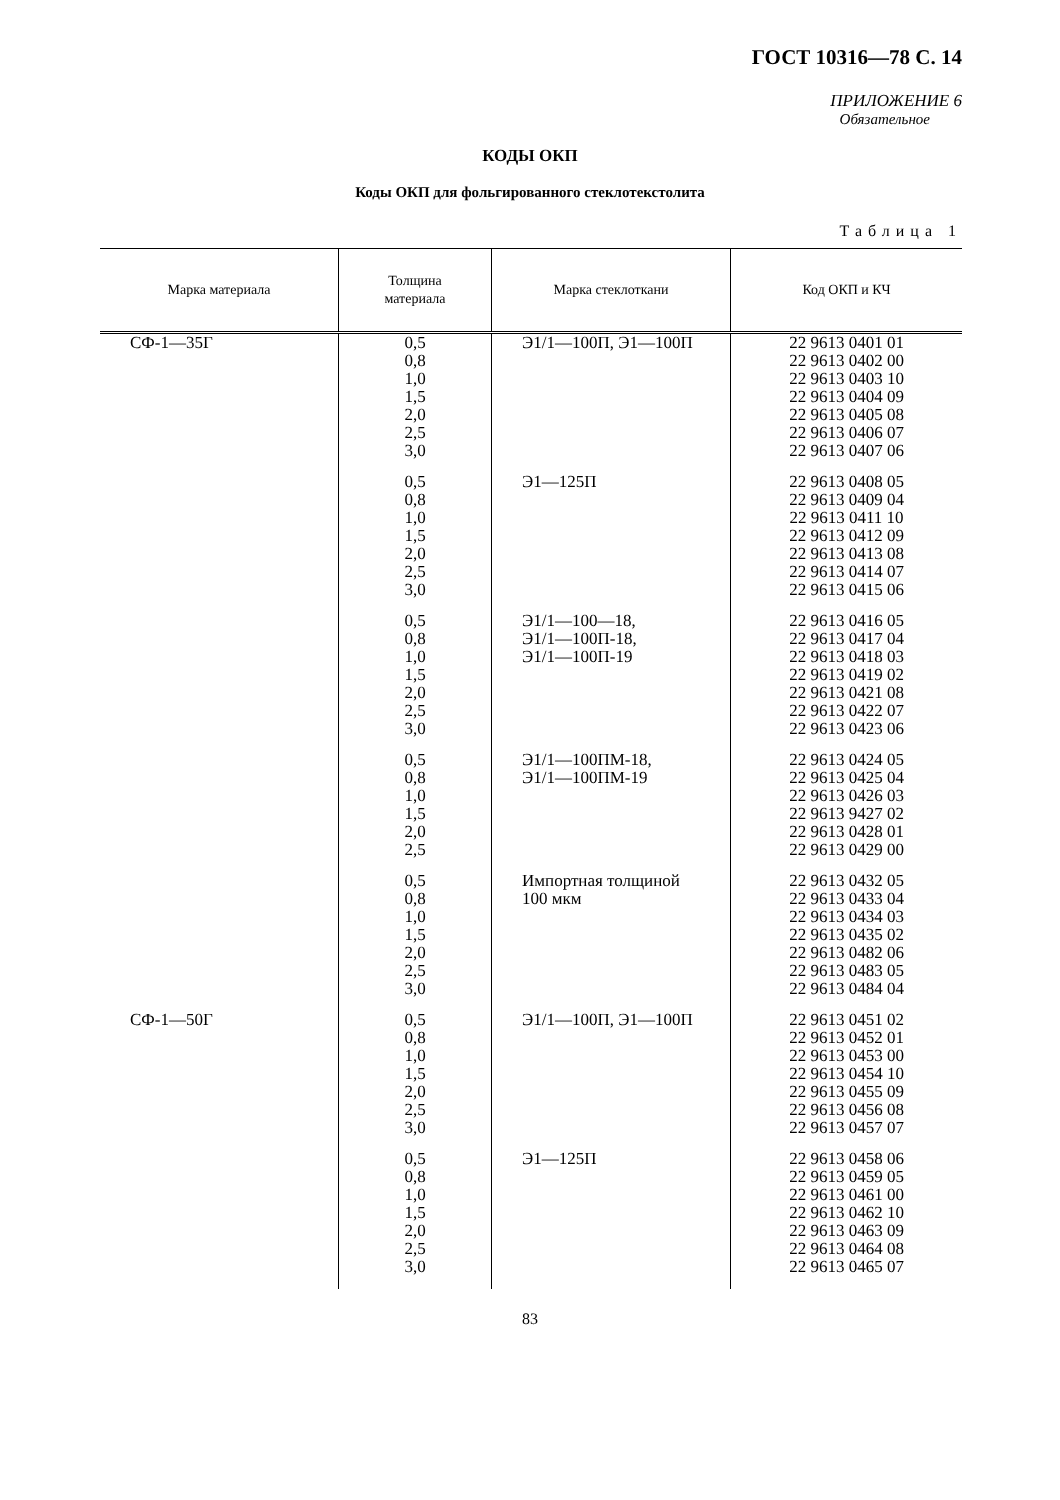ГОСТ 10316—78 С. 14
ПРИЛОЖЕНИЕ 6
Обязательное
КОДЫ ОКП
Коды ОКП для фольгированного стеклотекстолита
Таблица 1
| Марка материала | Толщина материала | Марка стеклоткани | Код ОКП и КЧ |
| --- | --- | --- | --- |
| СФ-1—35Г | 0,5 0,8 1,0 1,5 2,0 2,5 3,0 | Э1/1—100П, Э1—100П | 22 9613 0401 01 22 9613 0402 00 22 9613 0403 10 22 9613 0404 09 22 9613 0405 08 22 9613 0406 07 22 9613 0407 06 |
| | 0,5 0,8 1,0 1,5 2,0 2,5 3,0 | Э1—125П | 22 9613 0408 05 22 9613 0409 04 22 9613 0411 10 22 9613 0412 09 22 9613 0413 08 22 9613 0414 07 22 9613 0415 06 |
| | 0,5 0,8 1,0 1,5 2,0 2,5 3,0 | Э1/1—100—18, Э1/1—100П-18, Э1/1—100П-19 | 22 9613 0416 05 22 9613 0417 04 22 9613 0418 03 22 9613 0419 02 22 9613 0421 08 22 9613 0422 07 22 9613 0423 06 |
| | 0,5 0,8 1,0 1,5 2,0 2,5 | Э1/1—100ПМ-18, Э1/1—100ПМ-19 | 22 9613 0424 05 22 9613 0425 04 22 9613 0426 03 22 9613 9427 02 22 9613 0428 01 22 9613 0429 00 |
| | 0,5 0,8 1,0 1,5 2,0 2,5 3,0 | Импортная толщиной 100 мкм | 22 9613 0432 05 22 9613 0433 04 22 9613 0434 03 22 9613 0435 02 22 9613 0482 06 22 9613 0483 05 22 9613 0484 04 |
| СФ-1—50Г | 0,5 0,8 1,0 1,5 2,0 2,5 3,0 | Э1/1—100П, Э1—100П | 22 9613 0451 02 22 9613 0452 01 22 9613 0453 00 22 9613 0454 10 22 9613 0455 09 22 9613 0456 08 22 9613 0457 07 |
| | 0,5 0,8 1,0 1,5 2,0 2,5 3,0 | Э1—125П | 22 9613 0458 06 22 9613 0459 05 22 9613 0461 00 22 9613 0462 10 22 9613 0463 09 22 9613 0464 08 22 9613 0465 07 |
83